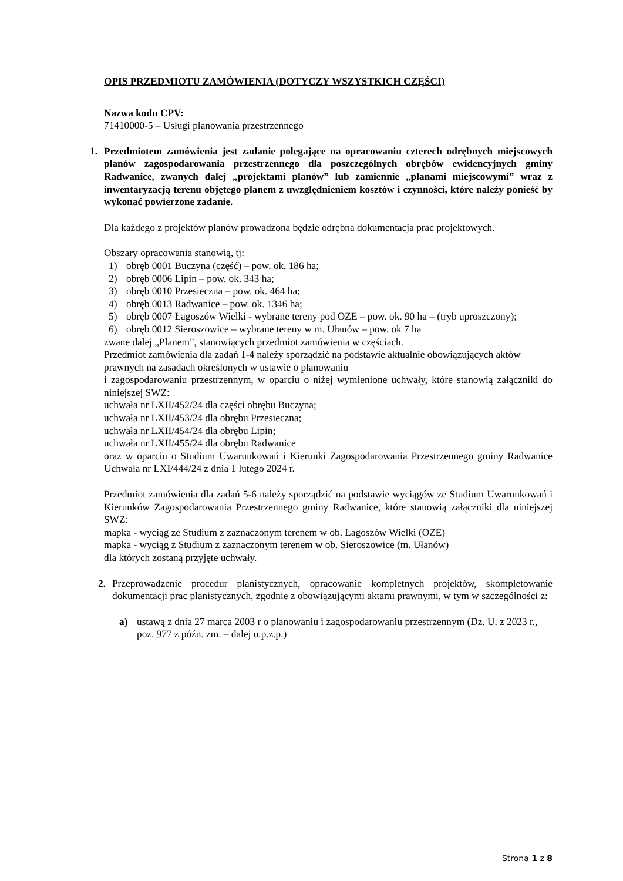OPIS PRZEDMIOTU ZAMÓWIENIA (DOTYCZY WSZYSTKICH CZĘŚCI)
Nazwa kodu CPV:
71410000-5 – Usługi planowania przestrzennego
1. Przedmiotem zamówienia jest zadanie polegające na opracowaniu czterech odrębnych miejscowych planów zagospodarowania przestrzennego dla poszczególnych obrębów ewidencyjnych gminy Radwanice, zwanych dalej „projektami planów” lub zamiennie „planami miejscowymi” wraz z inwentaryzacją terenu objętego planem z uwzględnieniem kosztów i czynności, które należy ponieść by wykonać powierzone zadanie.
Dla każdego z projektów planów prowadzona będzie odrębna dokumentacja prac projektowych.
Obszary opracowania stanowią, tj:
1) obręb 0001 Buczyna (część) – pow. ok. 186 ha;
2) obręb 0006 Lipin – pow. ok. 343 ha;
3) obręb 0010 Przesieczna – pow. ok. 464 ha;
4) obręb 0013 Radwanice – pow. ok. 1346 ha;
5) obręb 0007 Łagoszów Wielki - wybrane tereny pod OZE – pow. ok. 90 ha – (tryb uproszczony);
6) obręb 0012 Sieroszowice – wybrane tereny w m. Ułanów – pow. ok 7 ha
zwane dalej „Planem”, stanowiących przedmiot zamówienia w częściach.
Przedmiot zamówienia dla zadań 1-4 należy sporządzić na podstawie aktualnie obowiązujących aktów prawnych na zasadach określonych w ustawie o planowaniu
i zagospodarowaniu przestrzennym, w oparciu o niżej wymienione uchwały, które stanowią załączniki do niniejszej SWZ:
uchwała nr LXII/452/24 dla części obrębu Buczyna;
uchwała nr LXII/453/24 dla obrębu Przesieczna;
uchwała nr LXII/454/24 dla obrębu Lipin;
uchwała nr LXII/455/24 dla obrębu Radwanice
oraz w oparciu o Studium Uwarunkowań i Kierunki Zagospodarowania Przestrzennego gminy Radwanice Uchwała nr LXI/444/24 z dnia 1 lutego 2024 r.
Przedmiot zamówienia dla zadań 5-6 należy sporządzić na podstawie wyciągów ze Studium Uwarunkowań i Kierunków Zagospodarowania Przestrzennego gminy Radwanice, które stanowią załączniki dla niniejszej SWZ:
mapka - wyciąg ze Studium z zaznaczonym terenem w ob. Łagoszów Wielki (OZE)
mapka - wyciąg z Studium z zaznaczonym terenem w ob. Sieroszowice (m. Ułanów)
dla których zostaną przyjęte uchwały.
2. Przeprowadzenie procedur planistycznych, opracowanie kompletnych projektów, skompletowanie dokumentacji prac planistycznych, zgodnie z obowiązującymi aktami prawnymi, w tym w szczególności z:
a) ustawą z dnia 27 marca 2003 r o planowaniu i zagospodarowaniu przestrzennym (Dz. U. z 2023 r., poz. 977 z późn. zm. – dalej u.p.z.p.)
Strona 1 z 8